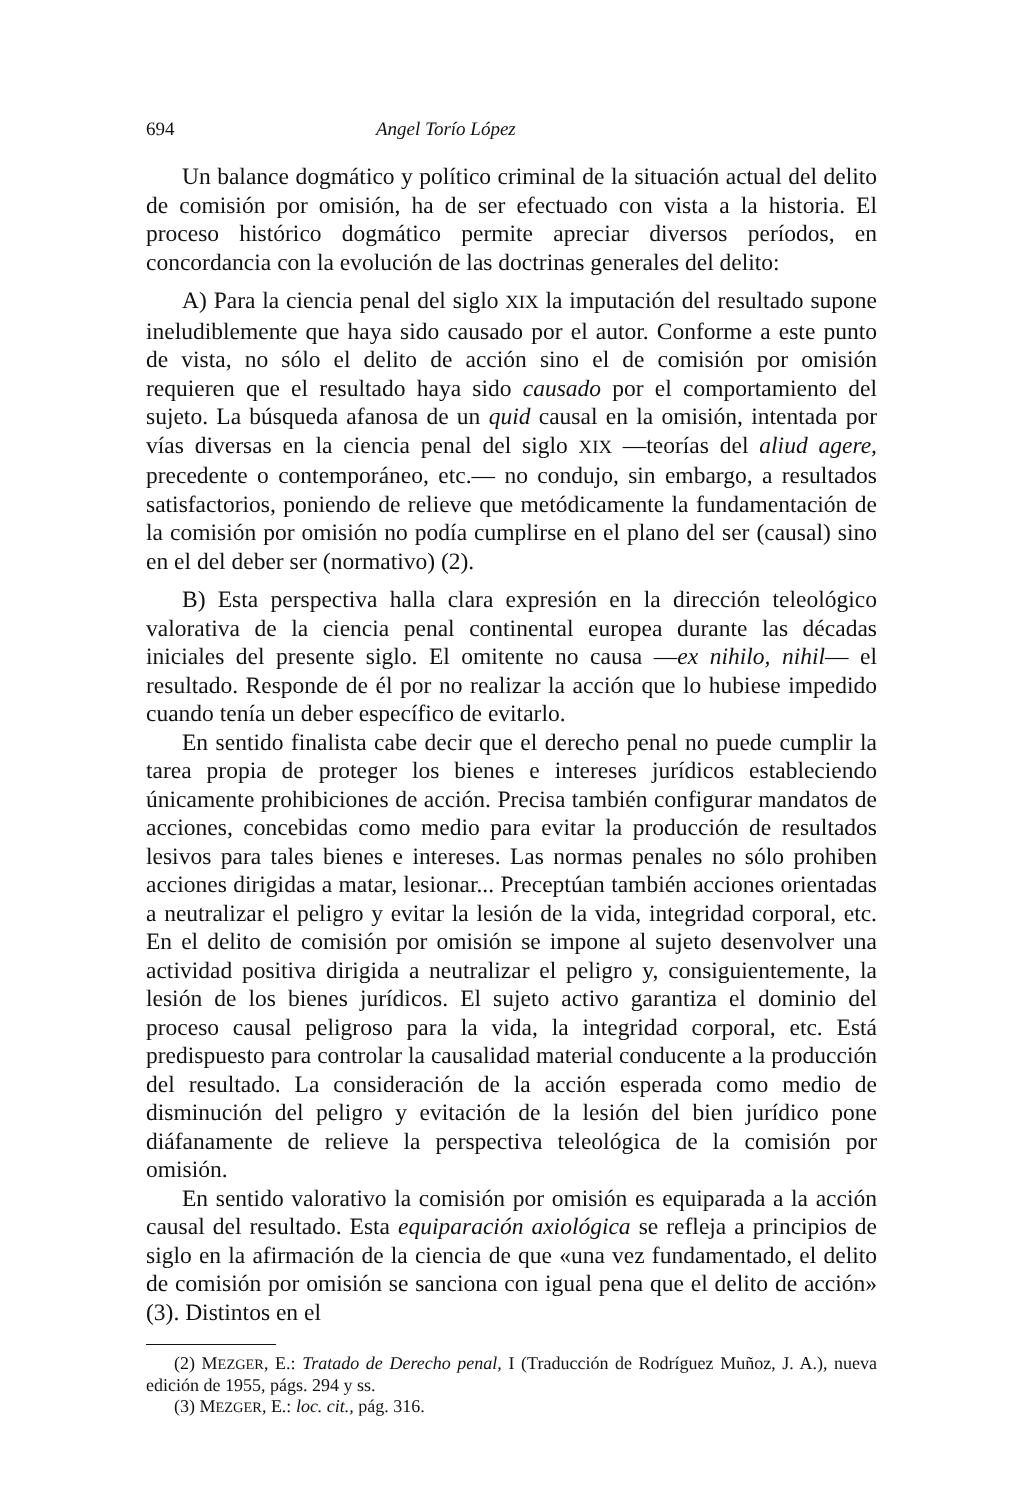694 Angel Torío López
Un balance dogmático y político criminal de la situación actual del delito de comisión por omisión, ha de ser efectuado con vista a la historia. El proceso histórico dogmático permite apreciar diversos períodos, en concordancia con la evolución de las doctrinas generales del delito:
A) Para la ciencia penal del siglo XIX la imputación del resultado supone ineludiblemente que haya sido causado por el autor. Conforme a este punto de vista, no sólo el delito de acción sino el de comisión por omisión requieren que el resultado haya sido causado por el comportamiento del sujeto. La búsqueda afanosa de un quid causal en la omisión, intentada por vías diversas en la ciencia penal del siglo XIX —teorías del aliud agere, precedente o contemporáneo, etc.— no condujo, sin embargo, a resultados satisfactorios, poniendo de relieve que metódicamente la fundamentación de la comisión por omisión no podía cumplirse en el plano del ser (causal) sino en el del deber ser (normativo) (2).
B) Esta perspectiva halla clara expresión en la dirección teleológico valorativa de la ciencia penal continental europea durante las décadas iniciales del presente siglo. El omitente no causa —ex nihilo, nihil— el resultado. Responde de él por no realizar la acción que lo hubiese impedido cuando tenía un deber específico de evitarlo.
En sentido finalista cabe decir que el derecho penal no puede cumplir la tarea propia de proteger los bienes e intereses jurídicos estableciendo únicamente prohibiciones de acción. Precisa también configurar mandatos de acciones, concebidas como medio para evitar la producción de resultados lesivos para tales bienes e intereses. Las normas penales no sólo prohiben acciones dirigidas a matar, lesionar... Preceptúan también acciones orientadas a neutralizar el peligro y evitar la lesión de la vida, integridad corporal, etc. En el delito de comisión por omisión se impone al sujeto desenvolver una actividad positiva dirigida a neutralizar el peligro y, consiguientemente, la lesión de los bienes jurídicos. El sujeto activo garantiza el dominio del proceso causal peligroso para la vida, la integridad corporal, etc. Está predispuesto para controlar la causalidad material conducente a la producción del resultado. La consideración de la acción esperada como medio de disminución del peligro y evitación de la lesión del bien jurídico pone diáfanamente de relieve la perspectiva teleológica de la comisión por omisión.
En sentido valorativo la comisión por omisión es equiparada a la acción causal del resultado. Esta equiparación axiológica se refleja a principios de siglo en la afirmación de la ciencia de que «una vez fundamentado, el delito de comisión por omisión se sanciona con igual pena que el delito de acción» (3). Distintos en el
(2) MEZGER, E.: Tratado de Derecho penal, I (Traducción de Rodríguez Muñoz, J. A.), nueva edición de 1955, págs. 294 y ss.
(3) MEZGER, E.: loc. cit., pág. 316.